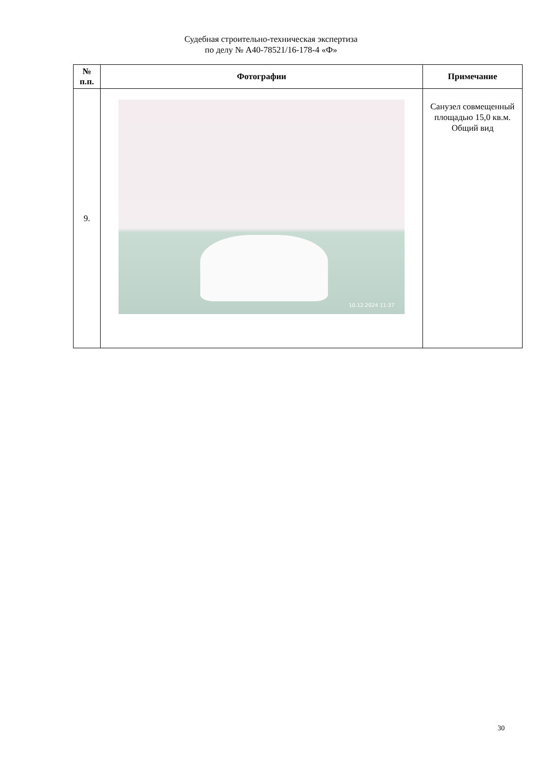Судебная строительно-техническая экспертиза
по делу № А40-78521/16-178-4 «Ф»
| № п.п. | Фотографии | Примечание |
| --- | --- | --- |
| 9. | 10.12.2024 11:37 | Санузел совмещенный площадью 15,0 кв.м. Общий вид |
30